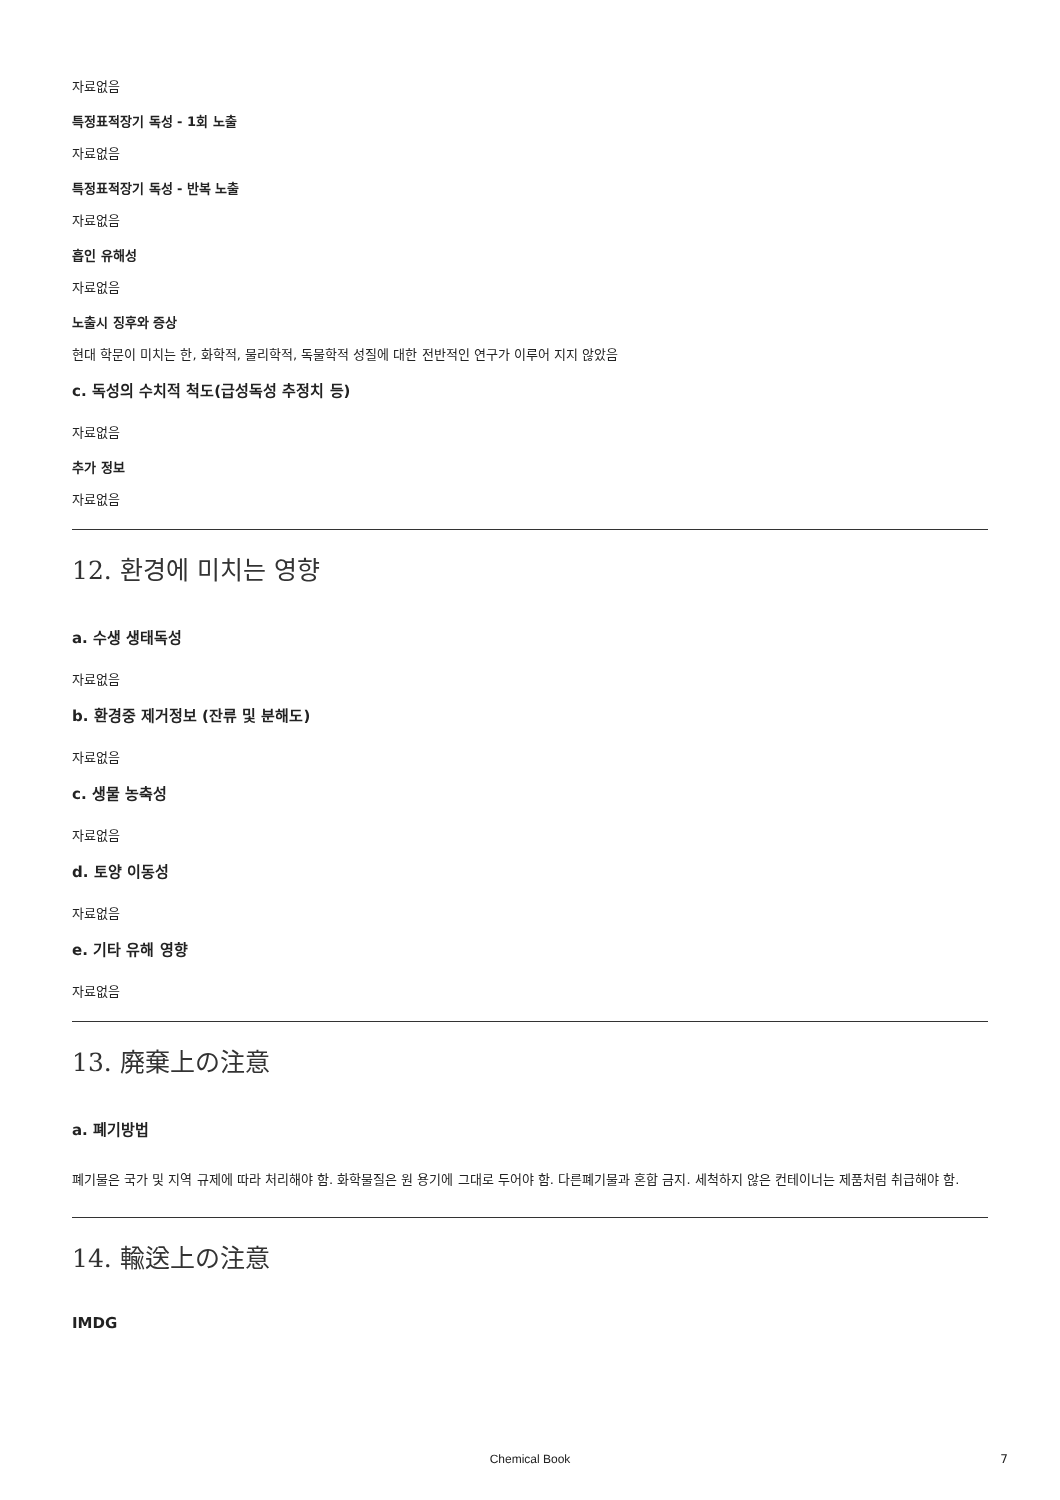자료없음
특정표적장기 독성 - 1회 노출
자료없음
특정표적장기 독성 - 반복 노출
자료없음
흡인 유해성
자료없음
노출시 징후와 증상
현대 학문이 미치는 한, 화학적, 물리학적, 독물학적 성질에 대한 전반적인 연구가 이루어 지지 않았음
c. 독성의 수치적 척도(급성독성 추정치 등)
자료없음
추가 정보
자료없음
12. 환경에 미치는 영향
a. 수생 생태독성
자료없음
b. 환경중 제거정보 (잔류 및 분해도)
자료없음
c. 생물 농축성
자료없음
d. 토양 이동성
자료없음
e. 기타 유해 영향
자료없음
13. 廃棄上の注意
a. 폐기방법
폐기물은 국가 및 지역 규제에 따라 처리해야 함. 화학물질은 원 용기에 그대로 두어야 함. 다른폐기물과 혼합 금지. 세척하지 않은 컨테이너는 제품처럼 취급해야 함.
14. 輸送上の注意
IMDG
Chemical Book 7